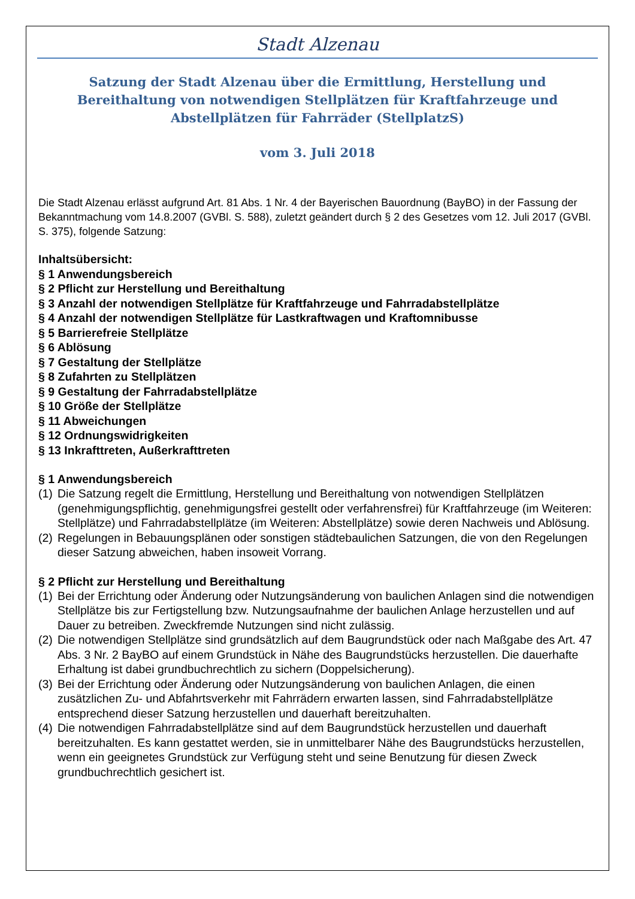Stadt Alzenau
Satzung der Stadt Alzenau über die Ermittlung, Herstellung und Bereithaltung von notwendigen Stellplätzen für Kraftfahrzeuge und Abstellplätzen für Fahrräder (StellplatzS)
vom 3. Juli 2018
Die Stadt Alzenau erlässt aufgrund Art. 81 Abs. 1 Nr. 4 der Bayerischen Bauordnung (BayBO) in der Fassung der Bekanntmachung vom 14.8.2007 (GVBl. S. 588), zuletzt geändert durch § 2 des Gesetzes vom 12. Juli 2017 (GVBl. S. 375), folgende Satzung:
Inhaltsübersicht:
§ 1 Anwendungsbereich
§ 2 Pflicht zur Herstellung und Bereithaltung
§ 3 Anzahl der notwendigen Stellplätze für Kraftfahrzeuge und Fahrradabstellplätze
§ 4 Anzahl der notwendigen Stellplätze für Lastkraftwagen und Kraftomnibusse
§ 5 Barrierefreie Stellplätze
§ 6 Ablösung
§ 7 Gestaltung der Stellplätze
§ 8 Zufahrten zu Stellplätzen
§ 9 Gestaltung der Fahrradabstellplätze
§ 10 Größe der Stellplätze
§ 11 Abweichungen
§ 12 Ordnungswidrigkeiten
§ 13 Inkrafttreten, Außerkrafttreten
§ 1 Anwendungsbereich
(1) Die Satzung regelt die Ermittlung, Herstellung und Bereithaltung von notwendigen Stellplätzen (genehmigungspflichtig, genehmigungsfrei gestellt oder verfahrensfrei) für Kraftfahrzeuge (im Weiteren: Stellplätze) und Fahrradabstellplätze (im Weiteren: Abstellplätze) sowie deren Nachweis und Ablösung.
(2) Regelungen in Bebauungsplänen oder sonstigen städtebaulichen Satzungen, die von den Regelungen dieser Satzung abweichen, haben insoweit Vorrang.
§ 2 Pflicht zur Herstellung und Bereithaltung
(1) Bei der Errichtung oder Änderung oder Nutzungsänderung von baulichen Anlagen sind die notwendigen Stellplätze bis zur Fertigstellung bzw. Nutzungsaufnahme der baulichen Anlage herzustellen und auf Dauer zu betreiben. Zweckfremde Nutzungen sind nicht zulässig.
(2) Die notwendigen Stellplätze sind grundsätzlich auf dem Baugrundstück oder nach Maßgabe des Art. 47 Abs. 3 Nr. 2 BayBO auf einem Grundstück in Nähe des Baugrundstücks herzustellen. Die dauerhafte Erhaltung ist dabei grundbuchrechtlich zu sichern (Doppelsicherung).
(3) Bei der Errichtung oder Änderung oder Nutzungsänderung von baulichen Anlagen, die einen zusätzlichen Zu- und Abfahrtsverkehr mit Fahrrädern erwarten lassen, sind Fahrradabstellplätze entsprechend dieser Satzung herzustellen und dauerhaft bereitzuhalten.
(4) Die notwendigen Fahrradabstellplätze sind auf dem Baugrundstück herzustellen und dauerhaft bereitzuhalten. Es kann gestattet werden, sie in unmittelbarer Nähe des Baugrundstücks herzustellen, wenn ein geeignetes Grundstück zur Verfügung steht und seine Benutzung für diesen Zweck grundbuchrechtlich gesichert ist.